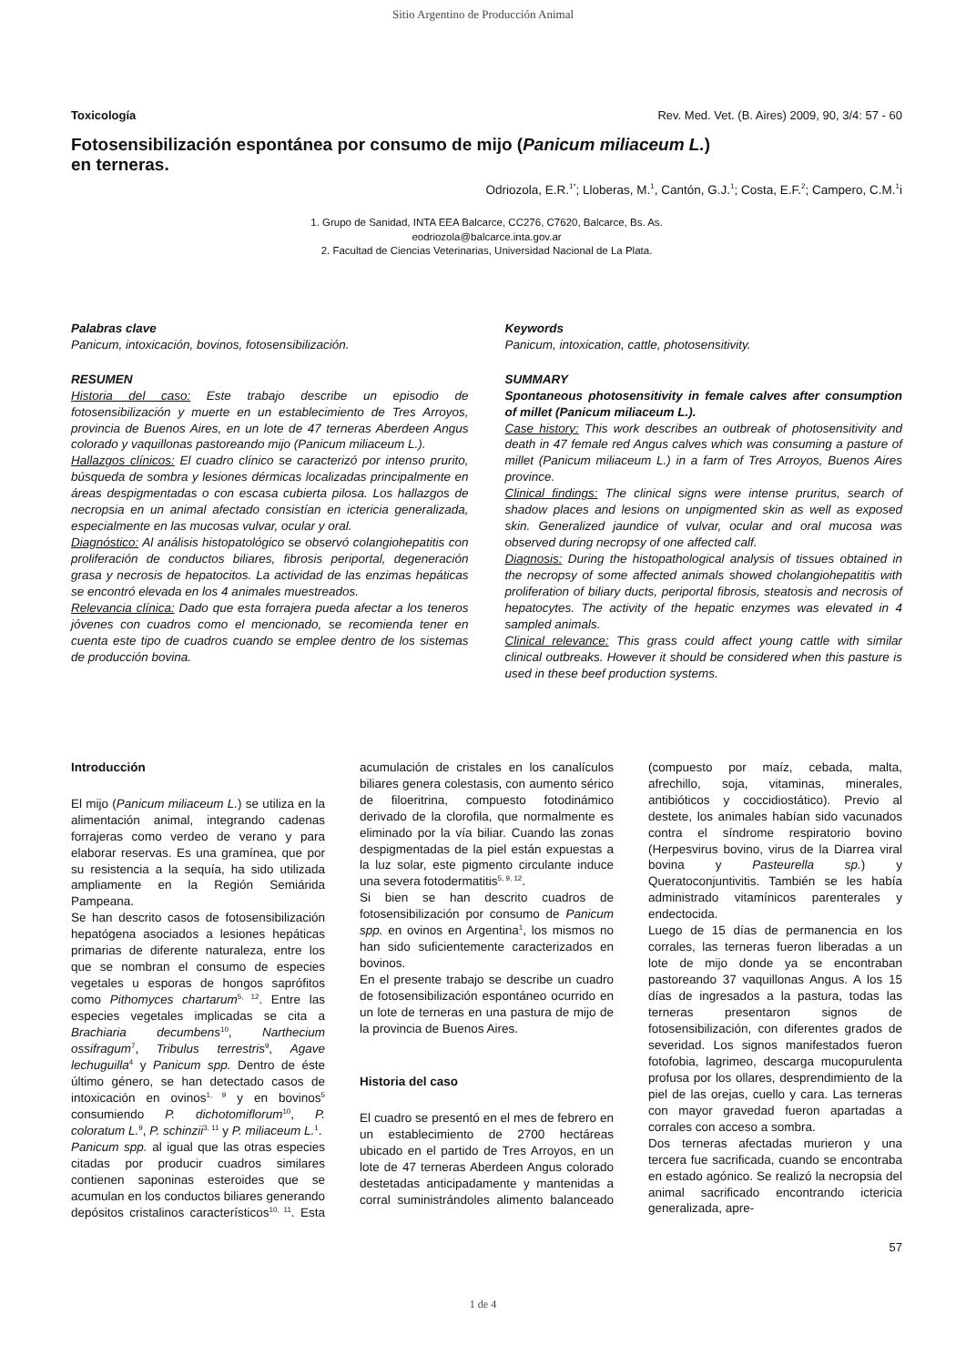Sitio Argentino de Producción Animal
Toxicología Rev. Med. Vet. (B. Aires) 2009, 90, 3/4: 57 - 60
Fotosensibilización espontánea por consumo de mijo (Panicum miliaceum L.)
en terneras.
Odriozola, E.R.<sup>1*</sup>; Lloberas, M.<sup>1</sup>, Cantón, G.J.<sup>1</sup>; Costa, E.F.<sup>2</sup>; Campero, C.M.<sup>1</sup>i
1. Grupo de Sanidad, INTA EEA Balcarce, CC276, C7620, Balcarce, Bs. As.
eodriozola@balcarce.inta.gov.ar
2. Facultad de Ciencias Veterinarias, Universidad Nacional de La Plata.
Palabras clave
Panicum, intoxicación, bovinos, fotosensibilización.
RESUMEN
Historia del caso: Este trabajo describe un episodio de fotosensibilización y muerte en un establecimiento de Tres Arroyos, provincia de Buenos Aires, en un lote de 47 terneras Aberdeen Angus colorado y vaquillonas pastoreando mijo (Panicum miliaceum L.).
Hallazgos clínicos: El cuadro clínico se caracterizó por intenso prurito, búsqueda de sombra y lesiones dérmicas localizadas principalmente en áreas despigmentadas o con escasa cubierta pilosa. Los hallazgos de necropsia en un animal afectado consistían en ictericia generalizada, especialmente en las mucosas vulvar, ocular y oral.
Diagnóstico: Al análisis histopatológico se observó colangiohepatitis con proliferación de conductos biliares, fibrosis periportal, degeneración grasa y necrosis de hepatocitos. La actividad de las enzimas hepáticas se encontró elevada en los 4 animales muestreados.
Relevancia clínica: Dado que esta forrajera pueda afectar a los teneros jóvenes con cuadros como el mencionado, se recomienda tener en cuenta este tipo de cuadros cuando se emplee dentro de los sistemas de producción bovina.
Keywords
Panicum, intoxication, cattle, photosensitivity.
SUMMARY
Spontaneous photosensitivity in female calves after consumption of millet (Panicum miliaceum L.).
Case history: This work describes an outbreak of photosensitivity and death in 47 female red Angus calves which was consuming a pasture of millet (Panicum miliaceum L.) in a farm of Tres Arroyos, Buenos Aires province.
Clinical findings: The clinical signs were intense pruritus, search of shadow places and lesions on unpigmented skin as well as exposed skin. Generalized jaundice of vulvar, ocular and oral mucosa was observed during necropsy of one affected calf.
Diagnosis: During the histopathological analysis of tissues obtained in the necropsy of some affected animals showed cholangiohepatitis with proliferation of biliary ducts, periportal fibrosis, steatosis and necrosis of hepatocytes. The activity of the hepatic enzymes was elevated in 4 sampled animals.
Clinical relevance: This grass could affect young cattle with similar clinical outbreaks. However it should be considered when this pasture is used in these beef production systems.
Introducción
El mijo (Panicum miliaceum L.) se utiliza en la alimentación animal, integrando cadenas forrajeras como verdeo de verano y para elaborar reservas. Es una gramínea, que por su resistencia a la sequía, ha sido utilizada ampliamente en la Región Semiárida Pampeana.
Se han descrito casos de fotosensibilización hepatógena asociados a lesiones hepáticas primarias de diferente naturaleza, entre los que se nombran el consumo de especies vegetales u esporas de hongos saprófitos como Pithomyces chartarum<sup>5, 12</sup>. Entre las especies vegetales implicadas se cita a Brachiaria decumbens<sup>10</sup>, Narthecium ossifragum<sup>7</sup>, Tribulus terrestris<sup>9</sup>, Agave lechuguilla<sup>4</sup> y Panicum spp. Dentro de éste último género, se han detectado casos de intoxicación en ovinos<sup>1, 9</sup> y en bovinos<sup>5</sup> consumiendo P. dichotomiflorum<sup>10</sup>, P. coloratum L.<sup>9</sup>, P. schinzii<sup>3, 11</sup> y P. miliaceum L.<sup>1</sup>.
Panicum spp. al igual que las otras especies citadas por producir cuadros similares contienen saponinas esteroides que se acumulan en los conductos biliares generando depósitos cristalinos característicos<sup>10, 11</sup>. Esta acumulación de cristales en los canalículos biliares genera colestasis, con aumento sérico de filoeritrina, compuesto fotodinámico derivado de la clorofila, que normalmente es eliminado por la vía biliar. Cuando las zonas despigmentadas de la piel están expuestas a la luz solar, este pigmento circulante induce una severa fotodermatitis<sup>5, 9, 12</sup>.
Si bien se han descrito cuadros de fotosensibilización por consumo de Panicum spp. en ovinos en Argentina<sup>1</sup>, los mismos no han sido suficientemente caracterizados en bovinos.
En el presente trabajo se describe un cuadro de fotosensibilización espontáneo ocurrido en un lote de terneras en una pastura de mijo de la provincia de Buenos Aires.
Historia del caso
El cuadro se presentó en el mes de febrero en un establecimiento de 2700 hectáreas ubicado en el partido de Tres Arroyos, en un lote de 47 terneras Aberdeen Angus colorado destetadas anticipadamente y mantenidas a corral suministrándoles alimento balanceado (compuesto por maíz, cebada, malta, afrechillo, soja, vitaminas, minerales, antibióticos y coccidiostático). Previo al destete, los animales habían sido vacunados contra el síndrome respiratorio bovino (Herpesvirus bovino, virus de la Diarrea viral bovina y Pasteurella sp.) y Queratoconjuntivitis. También se les había administrado vitamínicos parenterales y endectocida.
Luego de 15 días de permanencia en los corrales, las terneras fueron liberadas a un lote de mijo donde ya se encontraban pastoreando 37 vaquillonas Angus. A los 15 días de ingresados a la pastura, todas las terneras presentaron signos de fotosensibilización, con diferentes grados de severidad. Los signos manifestados fueron fotofobia, lagrimeo, descarga mucopurulenta profusa por los ollares, desprendimiento de la piel de las orejas, cuello y cara. Las terneras con mayor gravedad fueron apartadas a corrales con acceso a sombra.
Dos terneras afectadas murieron y una tercera fue sacrificada, cuando se encontraba en estado agónico. Se realizó la necropsia del animal sacrificado encontrando ictericia generalizada, apre-
57
1 de 4